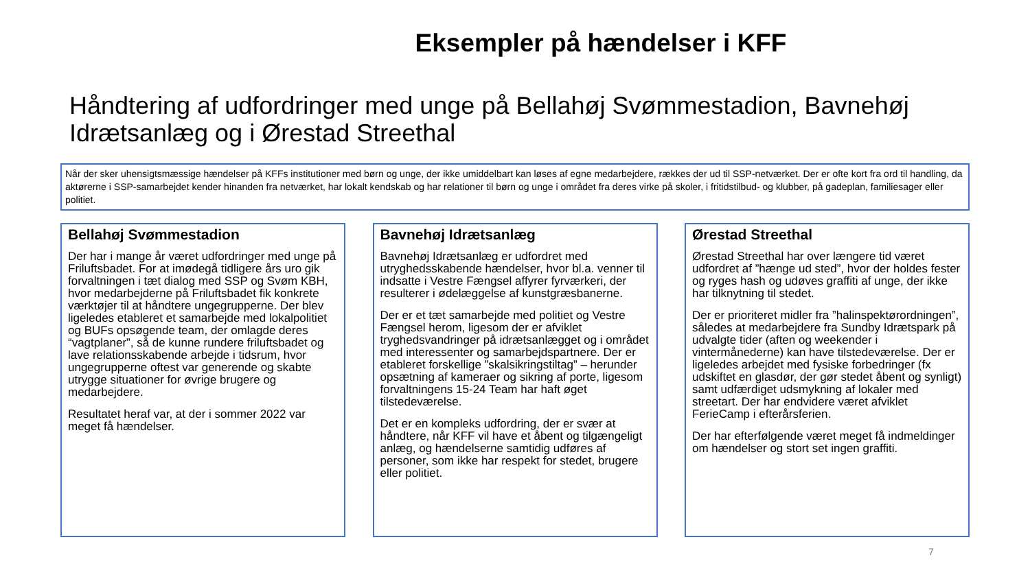Eksempler på hændelser i KFF
Håndtering af udfordringer med unge på Bellahøj Svømmestadion, Bavnehøj Idrætsanlæg og i Ørestad Streethal
Når der sker uhensigtsmæssige hændelser på KFFs institutioner med børn og unge, der ikke umiddelbart kan løses af egne medarbejdere, rækkes der ud til SSP-netværket. Der er ofte kort fra ord til handling, da aktørerne i SSP-samarbejdet kender hinanden fra netværket, har lokalt kendskab og har relationer til børn og unge i området fra deres virke på skoler, i fritidstilbud- og klubber, på gadeplan, familiesager eller politiet.
Bellahøj Svømmestadion
Der har i mange år været udfordringer med unge på Friluftsbadet. For at imødegå tidligere års uro gik forvaltningen i tæt dialog med SSP og Svøm KBH, hvor medarbejderne på Friluftsbadet fik konkrete værktøjer til at håndtere ungegrupperne. Der blev ligeledes etableret et samarbejde med lokalpolitiet og BUFs opsøgende team, der omlagde deres “vagtplaner”, så de kunne rundere friluftsbadet og lave relationsskabende arbejde i tidsrum, hvor ungegrupperne oftest var generende og skabte utrygge situationer for øvrige brugere og medarbejdere.
Resultatet heraf var, at der i sommer 2022 var meget få hændelser.
Bavnehøj Idrætsanlæg
Bavnehøj Idrætsanlæg er udfordret med utryghedsskabende hændelser, hvor bl.a. venner til indsatte i Vestre Fængsel affyrer fyrværkeri, der resulterer i ødelæggelse af kunstgræsbanerne.
Der er et tæt samarbejde med politiet og Vestre Fængsel herom, ligesom der er afviklet tryghedsvandringer på idrætsanlægget og i området med interessenter og samarbejdspartnere. Der er etableret forskellige ”skalsikringstiltag” – herunder opsætning af kameraer og sikring af porte, ligesom forvaltningens 15-24 Team har haft øget tilstedeværelse.
Det er en kompleks udfordring, der er svær at håndtere, når KFF vil have et åbent og tilgængeligt anlæg, og hændelserne samtidig udføres af personer, som ikke har respekt for stedet, brugere eller politiet.
Ørestad Streethal
Ørestad Streethal har over længere tid været udfordret af ”hænge ud sted”, hvor der holdes fester og ryges hash og udøves graffiti af unge, der ikke har tilknytning til stedet.
Der er prioriteret midler fra ”halinspektørordningen”, således at medarbejdere fra Sundby Idrætspark på udvalgte tider (aften og weekender i vintermånederne) kan have tilstedeværelse. Der er ligeledes arbejdet med fysiske forbedringer (fx udskiftet en glasdør, der gør stedet åbent og synligt) samt udfærdiget udsmykning af lokaler med streetart. Der har endvidere været afviklet FerieCamp i efterårsferien.
Der har efterfølgende været meget få indmeldinger om hændelser og stort set ingen graffiti.
7